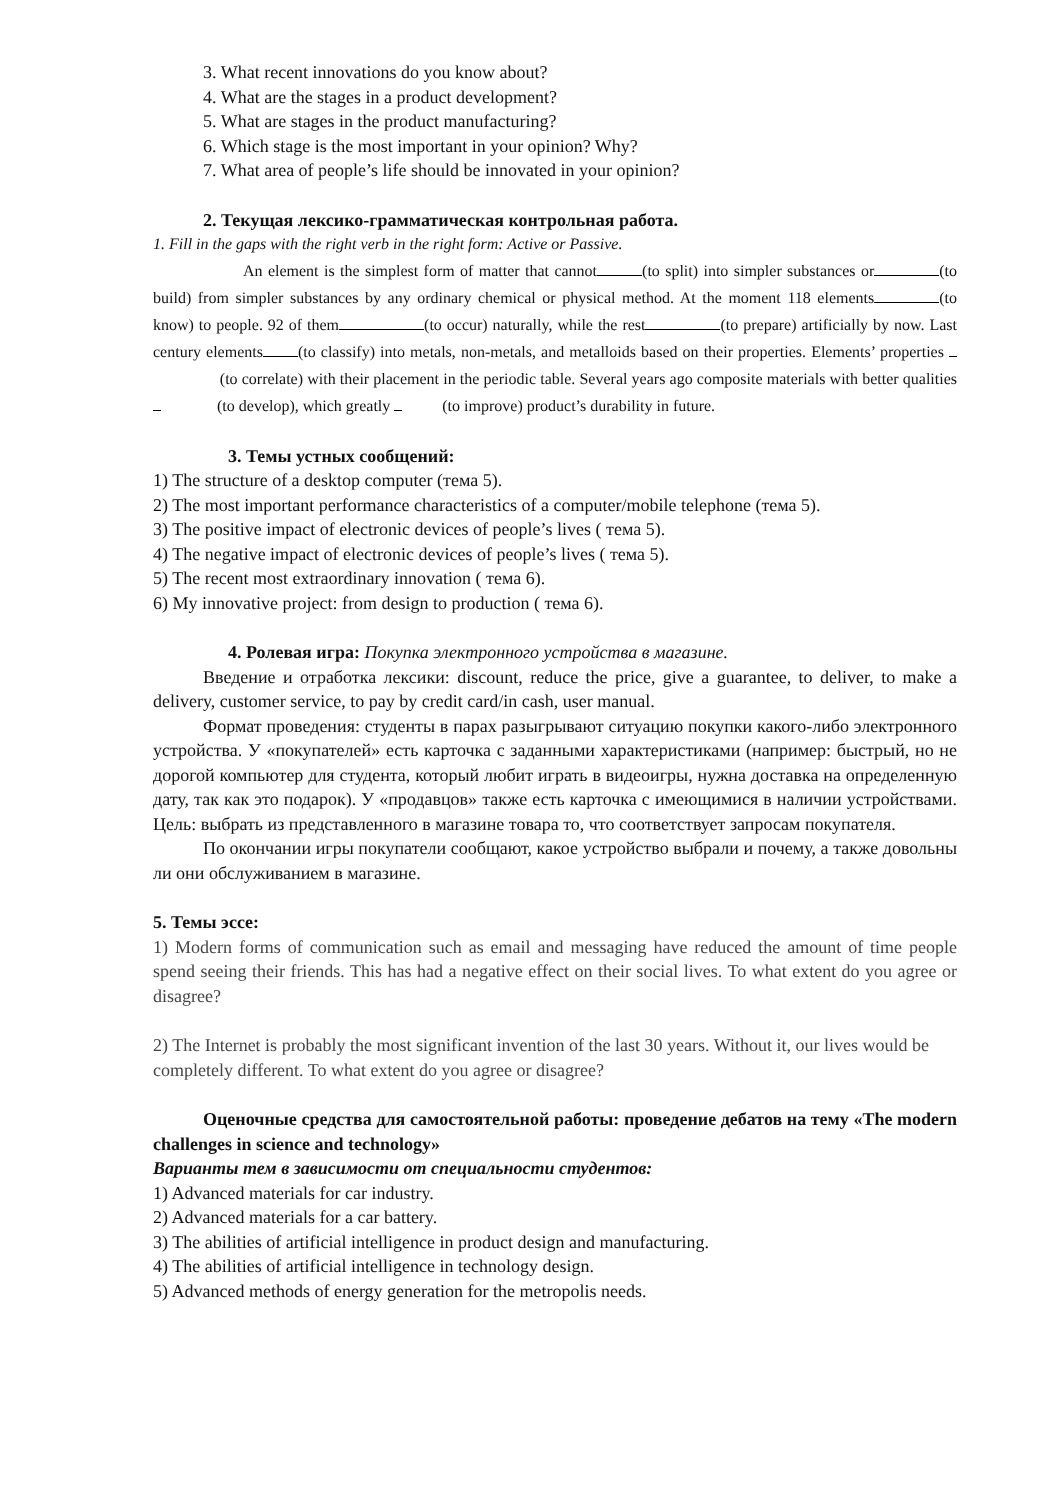3. What recent innovations do you know about?
4. What are the stages in a product development?
5. What are stages in the product manufacturing?
6. Which stage is the most important in your opinion? Why?
7. What area of people’s life should be innovated in your opinion?
2. Текущая лексико-грамматическая контрольная работа.
1. Fill in the gaps with the right verb in the right form: Active or Passive.
An element is the simplest form of matter that cannot (to split) into simpler substances or (to build) from simpler substances by any ordinary chemical or physical method. At the moment 118 elements (to know) to people. 92 of them (to occur) naturally, while the rest (to prepare) artificially by now. Last century elements (to classify) into metals, non-metals, and metalloids based on their properties. Elements’ properties (to correlate) with their placement in the periodic table. Several years ago composite materials with better qualities (to develop), which greatly (to improve) product’s durability in future.
3. Темы устных сообщений:
1) The structure of a desktop computer (тема 5).
2) The most important performance characteristics of a computer/mobile telephone (тема 5).
3) The positive impact of electronic devices of people’s lives ( тема 5).
4) The negative impact of electronic devices of people’s lives ( тема 5).
5) The recent most extraordinary innovation ( тема 6).
6) My innovative project: from design to production ( тема 6).
4. Ролевая игра: Покупка электронного устройства в магазине.
Введение и отработка лексики: discount, reduce the price, give a guarantee, to deliver, to make a delivery, customer service, to pay by credit card/in cash, user manual.
Формат проведения: студенты в парах разыгрывают ситуацию покупки какого-либо электронного устройства. У «покупателей» есть карточка с заданными характеристиками (например: быстрый, но не дорогой компьютер для студента, который любит играть в видеоигры, нужна доставка на определенную дату, так как это подарок). У «продавцов» также есть карточка с имеющимися в наличии устройствами. Цель: выбрать из представленного в магазине товара то, что соответствует запросам покупателя.
По окончании игры покупатели сообщают, какое устройство выбрали и почему, а также довольны ли они обслуживанием в магазине.
5. Темы эссе:
1) Modern forms of communication such as email and messaging have reduced the amount of time people spend seeing their friends. This has had a negative effect on their social lives. To what extent do you agree or disagree?
2) The Internet is probably the most significant invention of the last 30 years. Without it, our lives would be completely different. To what extent do you agree or disagree?
Оценочные средства для самостоятельной работы: проведение дебатов на тему «The modern challenges in science and technology»
Варианты тем в зависимости от специальности студентов:
1) Advanced materials for car industry.
2) Advanced materials for a car battery.
3) The abilities of artificial intelligence in product design and manufacturing.
4) The abilities of artificial intelligence in technology design.
5) Advanced methods of energy generation for the metropolis needs.